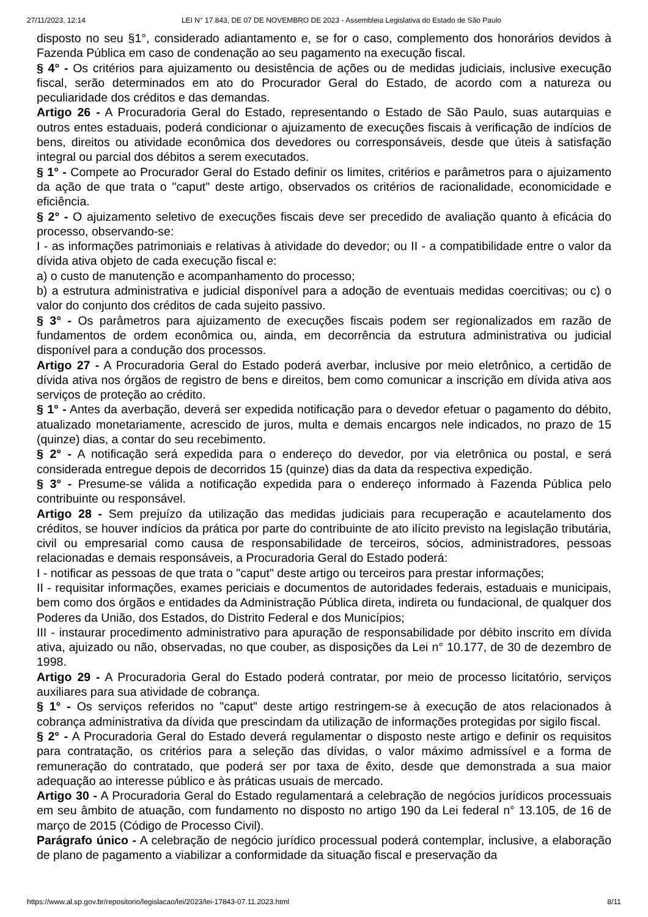27/11/2023, 12:14 LEI N° 17.843, DE 07 DE NOVEMBRO DE 2023 - Assembleia Legislativa do Estado de São Paulo
disposto no seu §1°, considerado adiantamento e, se for o caso, complemento dos honorários devidos à Fazenda Pública em caso de condenação ao seu pagamento na execução fiscal.
§ 4° - Os critérios para ajuizamento ou desistência de ações ou de medidas judiciais, inclusive execução fiscal, serão determinados em ato do Procurador Geral do Estado, de acordo com a natureza ou peculiaridade dos créditos e das demandas.
Artigo 26 - A Procuradoria Geral do Estado, representando o Estado de São Paulo, suas autarquias e outros entes estaduais, poderá condicionar o ajuizamento de execuções fiscais à verificação de indícios de bens, direitos ou atividade econômica dos devedores ou corresponsáveis, desde que úteis à satisfação integral ou parcial dos débitos a serem executados.
§ 1° - Compete ao Procurador Geral do Estado definir os limites, critérios e parâmetros para o ajuizamento da ação de que trata o "caput" deste artigo, observados os critérios de racionalidade, economicidade e eficiência.
§ 2° - O ajuizamento seletivo de execuções fiscais deve ser precedido de avaliação quanto à eficácia do processo, observando-se:
I - as informações patrimoniais e relativas à atividade do devedor; ou II - a compatibilidade entre o valor da dívida ativa objeto de cada execução fiscal e:
a) o custo de manutenção e acompanhamento do processo;
b) a estrutura administrativa e judicial disponível para a adoção de eventuais medidas coercitivas; ou c) o valor do conjunto dos créditos de cada sujeito passivo.
§ 3° - Os parâmetros para ajuizamento de execuções fiscais podem ser regionalizados em razão de fundamentos de ordem econômica ou, ainda, em decorrência da estrutura administrativa ou judicial disponível para a condução dos processos.
Artigo 27 - A Procuradoria Geral do Estado poderá averbar, inclusive por meio eletrônico, a certidão de dívida ativa nos órgãos de registro de bens e direitos, bem como comunicar a inscrição em dívida ativa aos serviços de proteção ao crédito.
§ 1° - Antes da averbação, deverá ser expedida notificação para o devedor efetuar o pagamento do débito, atualizado monetariamente, acrescido de juros, multa e demais encargos nele indicados, no prazo de 15 (quinze) dias, a contar do seu recebimento.
§ 2° - A notificação será expedida para o endereço do devedor, por via eletrônica ou postal, e será considerada entregue depois de decorridos 15 (quinze) dias da data da respectiva expedição.
§ 3° - Presume-se válida a notificação expedida para o endereço informado à Fazenda Pública pelo contribuinte ou responsável.
Artigo 28 - Sem prejuízo da utilização das medidas judiciais para recuperação e acautelamento dos créditos, se houver indícios da prática por parte do contribuinte de ato ilícito previsto na legislação tributária, civil ou empresarial como causa de responsabilidade de terceiros, sócios, administradores, pessoas relacionadas e demais responsáveis, a Procuradoria Geral do Estado poderá:
I - notificar as pessoas de que trata o "caput" deste artigo ou terceiros para prestar informações;
II - requisitar informações, exames periciais e documentos de autoridades federais, estaduais e municipais, bem como dos órgãos e entidades da Administração Pública direta, indireta ou fundacional, de qualquer dos Poderes da União, dos Estados, do Distrito Federal e dos Municípios;
III - instaurar procedimento administrativo para apuração de responsabilidade por débito inscrito em dívida ativa, ajuizado ou não, observadas, no que couber, as disposições da Lei n° 10.177, de 30 de dezembro de 1998.
Artigo 29 - A Procuradoria Geral do Estado poderá contratar, por meio de processo licitatório, serviços auxiliares para sua atividade de cobrança.
§ 1° - Os serviços referidos no "caput" deste artigo restringem-se à execução de atos relacionados à cobrança administrativa da dívida que prescindam da utilização de informações protegidas por sigilo fiscal.
§ 2° - A Procuradoria Geral do Estado deverá regulamentar o disposto neste artigo e definir os requisitos para contratação, os critérios para a seleção das dívidas, o valor máximo admissível e a forma de remuneração do contratado, que poderá ser por taxa de êxito, desde que demonstrada a sua maior adequação ao interesse público e às práticas usuais de mercado.
Artigo 30 - A Procuradoria Geral do Estado regulamentará a celebração de negócios jurídicos processuais em seu âmbito de atuação, com fundamento no disposto no artigo 190 da Lei federal n° 13.105, de 16 de março de 2015 (Código de Processo Civil).
Parágrafo único - A celebração de negócio jurídico processual poderá contemplar, inclusive, a elaboração de plano de pagamento a viabilizar a conformidade da situação fiscal e preservação da
https://www.al.sp.gov.br/repositorio/legislacao/lei/2023/lei-17843-07.11.2023.html 8/11